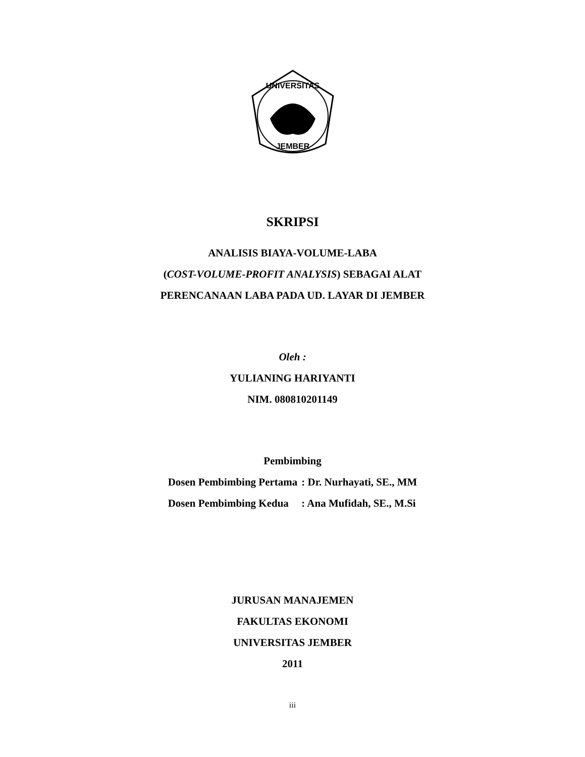UNIVERSITAS
JEMBER
SKRIPSI
ANALISIS BIAYA-VOLUME-LABA
(COST-VOLUME-PROFIT ANALYSIS) SEBAGAI ALAT
PERENCANAAN LABA PADA UD. LAYAR DI JEMBER
Oleh :
YULIANING HARIYANTI
NIM. 080810201149
Pembimbing
| Dosen Pembimbing Pertama | : Dr. Nurhayati, SE., MM |
| Dosen Pembimbing Kedua | : Ana Mufidah, SE., M.Si |
JURUSAN MANAJEMEN
FAKULTAS EKONOMI
UNIVERSITAS JEMBER
2011
iii